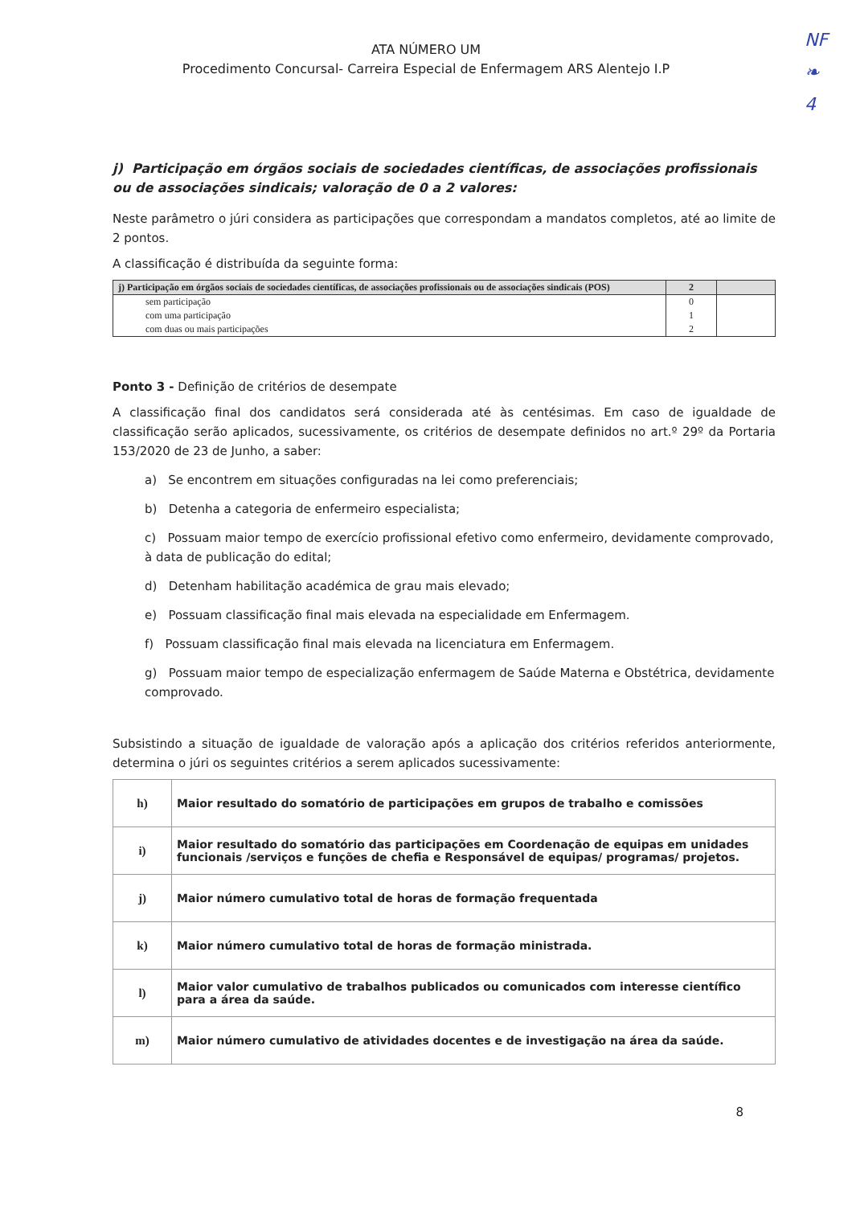NF
❧
4
ATA NÚMERO UM
Procedimento Concursal- Carreira Especial de Enfermagem ARS Alentejo I.P
j) Participação em órgãos sociais de sociedades científicas, de associações profissionais ou de associações sindicais; valoração de 0 a 2 valores:
Neste parâmetro o júri considera as participações que correspondam a mandatos completos, até ao limite de 2 pontos.
A classificação é distribuída da seguinte forma:
| j) Participação em órgãos sociais de sociedades científicas, de associações profissionais ou de associações sindicais (POS) | 2 | |
| sem participação | 0 | |
| com uma participação | 1 | |
| com duas ou mais participações | 2 | |
Ponto 3 - Definição de critérios de desempate
A classificação final dos candidatos será considerada até às centésimas. Em caso de igualdade de classificação serão aplicados, sucessivamente, os critérios de desempate definidos no art.º 29º da Portaria 153/2020 de 23 de Junho, a saber:
a) Se encontrem em situações configuradas na lei como preferenciais;
b) Detenha a categoria de enfermeiro especialista;
c) Possuam maior tempo de exercício profissional efetivo como enfermeiro, devidamente comprovado, à data de publicação do edital;
d) Detenham habilitação académica de grau mais elevado;
e) Possuam classificação final mais elevada na especialidade em Enfermagem.
f) Possuam classificação final mais elevada na licenciatura em Enfermagem.
g) Possuam maior tempo de especialização enfermagem de Saúde Materna e Obstétrica, devidamente comprovado.
Subsistindo a situação de igualdade de valoração após a aplicação dos critérios referidos anteriormente, determina o júri os seguintes critérios a serem aplicados sucessivamente:
| h) | Maior resultado do somatório de participações em grupos de trabalho e comissões |
| i) | Maior resultado do somatório das participações em Coordenação de equipas em unidades funcionais /serviços e funções de chefia e Responsável de equipas/ programas/ projetos. |
| j) | Maior número cumulativo total de horas de formação frequentada |
| k) | Maior número cumulativo total de horas de formação ministrada. |
| l) | Maior valor cumulativo de trabalhos publicados ou comunicados com interesse científico para a área da saúde. |
| m) | Maior número cumulativo de atividades docentes e de investigação na área da saúde. |
8